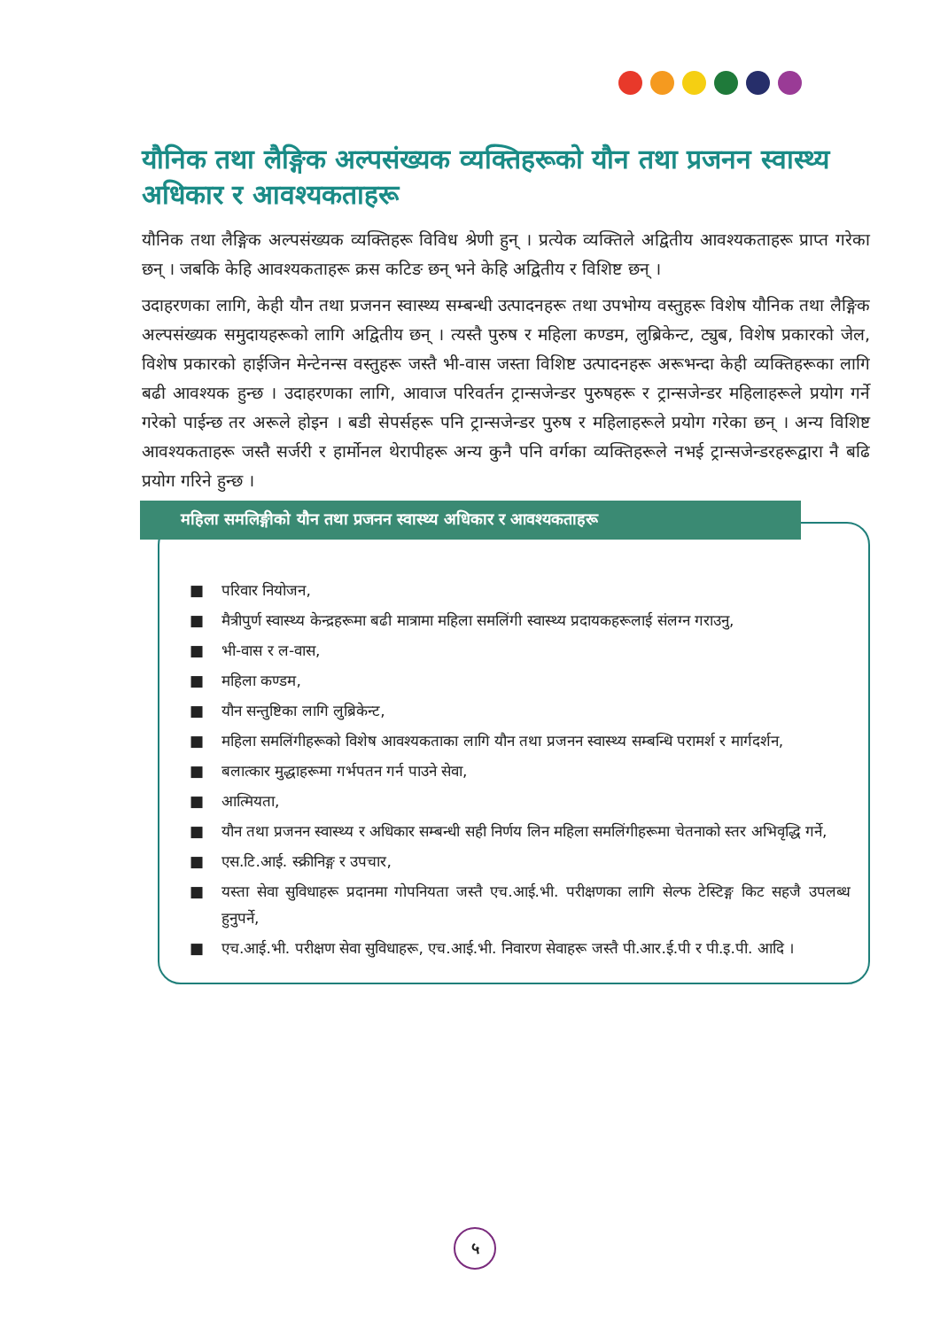यौनिक तथा लैङ्गिक अल्पसंख्यक व्यक्तिहरूको यौन तथा प्रजनन स्वास्थ्य अधिकार र आवश्यकताहरू
यौनिक तथा लैङ्गिक अल्पसंख्यक व्यक्तिहरू विविध श्रेणी हुन् । प्रत्येक व्यक्तिले अद्वितीय आवश्यकताहरू प्राप्त गरेका छन् । जबकि केहि आवश्यकताहरू क्रस कटिङ छन् भने केहि अद्वितीय र विशिष्ट छन् ।
उदाहरणका लागि, केही यौन तथा प्रजनन स्वास्थ्य सम्बन्धी उत्पादनहरू तथा उपभोग्य वस्तुहरू विशेष यौनिक तथा लैङ्गिक अल्पसंख्यक समुदायहरूको लागि अद्वितीय छन् । त्यस्तै पुरुष र महिला कण्डम, लुब्रिकेन्ट, ट्युब, विशेष प्रकारको जेल, विशेष प्रकारको हाईजिन मेन्टेनन्स वस्तुहरू जस्तै भी-वास जस्ता विशिष्ट उत्पादनहरू अरूभन्दा केही व्यक्तिहरूका लागि बढी आवश्यक हुन्छ । उदाहरणका लागि, आवाज परिवर्तन ट्रान्सजेन्डर पुरुषहरू र ट्रान्सजेन्डर महिलाहरूले प्रयोग गर्ने गरेको पाईन्छ तर अरूले होइन । बडी सेपर्सहरू पनि ट्रान्सजेन्डर पुरुष र महिलाहरूले प्रयोग गरेका छन् । अन्य विशिष्ट आवश्यकताहरू जस्तै सर्जरी र हार्मोनल थेरापीहरू अन्य कुनै पनि वर्गका व्यक्तिहरूले नभई ट्रान्सजेन्डरहरूद्वारा नै बढि प्रयोग गरिने हुन्छ ।
महिला समलिङ्गीको यौन तथा प्रजनन स्वास्थ्य अधिकार र आवश्यकताहरू
■ परिवार नियोजन,
■ मैत्रीपुर्ण स्वास्थ्य केन्द्रहरूमा बढी मात्रामा महिला समलिंगी स्वास्थ्य प्रदायकहरूलाई संलग्न गराउनु,
■ भी-वास र ल-वास,
■ महिला कण्डम,
■ यौन सन्तुष्टिका लागि लुब्रिकेन्ट,
■ महिला समलिंगीहरूको विशेष आवश्यकताका लागि यौन तथा प्रजनन स्वास्थ्य सम्बन्धि परामर्श र मार्गदर्शन,
■ बलात्कार मुद्धाहरूमा गर्भपतन गर्न पाउने सेवा,
■ आत्मियता,
■ यौन तथा प्रजनन स्वास्थ्य र अधिकार सम्बन्धी सही निर्णय लिन महिला समलिंगीहरूमा चेतनाको स्तर अभिवृद्धि गर्ने,
■ एस.टि.आई. स्क्रीनिङ्ग र उपचार,
■ यस्ता सेवा सुविधाहरू प्रदानमा गोपनियता जस्तै एच.आई.भी. परीक्षणका लागि सेल्फ टेस्टिङ्ग किट सहजै उपलब्ध हुनुपर्ने,
■ एच.आई.भी. परीक्षण सेवा सुविधाहरू, एच.आई.भी. निवारण सेवाहरू जस्तै पी.आर.ई.पी र पी.इ.पी. आदि ।
५